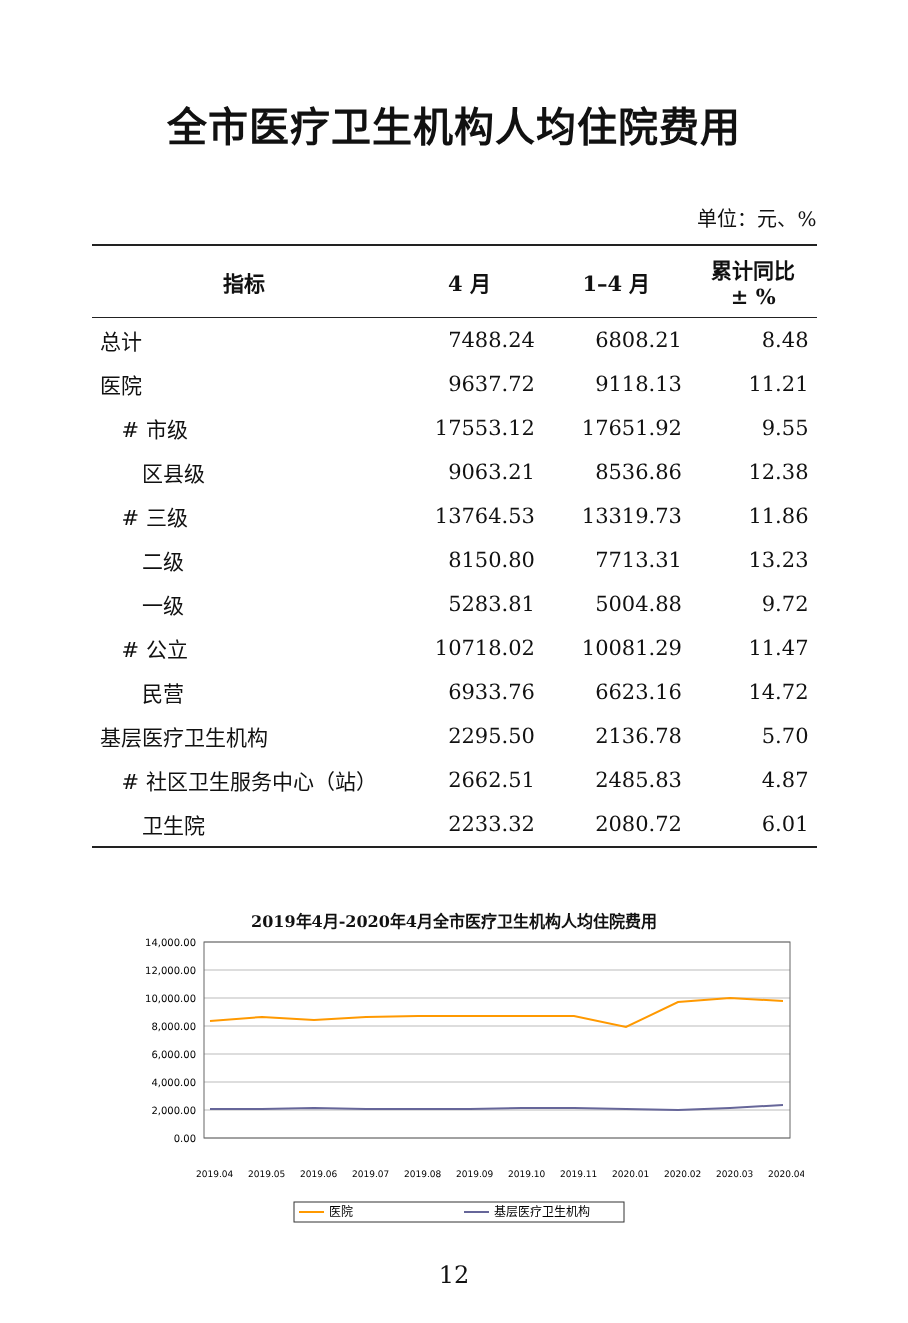全市医疗卫生机构人均住院费用
单位：元、%
| 指标 | 4 月 | 1–4 月 | 累计同比 ± % |
| --- | --- | --- | --- |
| 总计 | 7488.24 | 6808.21 | 8.48 |
| 医院 | 9637.72 | 9118.13 | 11.21 |
| # 市级 | 17553.12 | 17651.92 | 9.55 |
| 区县级 | 9063.21 | 8536.86 | 12.38 |
| # 三级 | 13764.53 | 13319.73 | 11.86 |
| 二级 | 8150.80 | 7713.31 | 13.23 |
| 一级 | 5283.81 | 5004.88 | 9.72 |
| # 公立 | 10718.02 | 10081.29 | 11.47 |
| 民营 | 6933.76 | 6623.16 | 14.72 |
| 基层医疗卫生机构 | 2295.50 | 2136.78 | 5.70 |
| # 社区卫生服务中心（站） | 2662.51 | 2485.83 | 4.87 |
| 卫生院 | 2233.32 | 2080.72 | 6.01 |
2019年4月-2020年4月全市医疗卫生机构人均住院费用
14,000.00
12,000.00
10,000.00
8,000.00
6,000.00
4,000.00
2,000.00
0.00
2019.04
2019.05
2019.06
2019.07
2019.08
2019.09
2019.10
2019.11
2020.01
2020.02
2020.03
2020.04
医院
基层医疗卫生机构
12